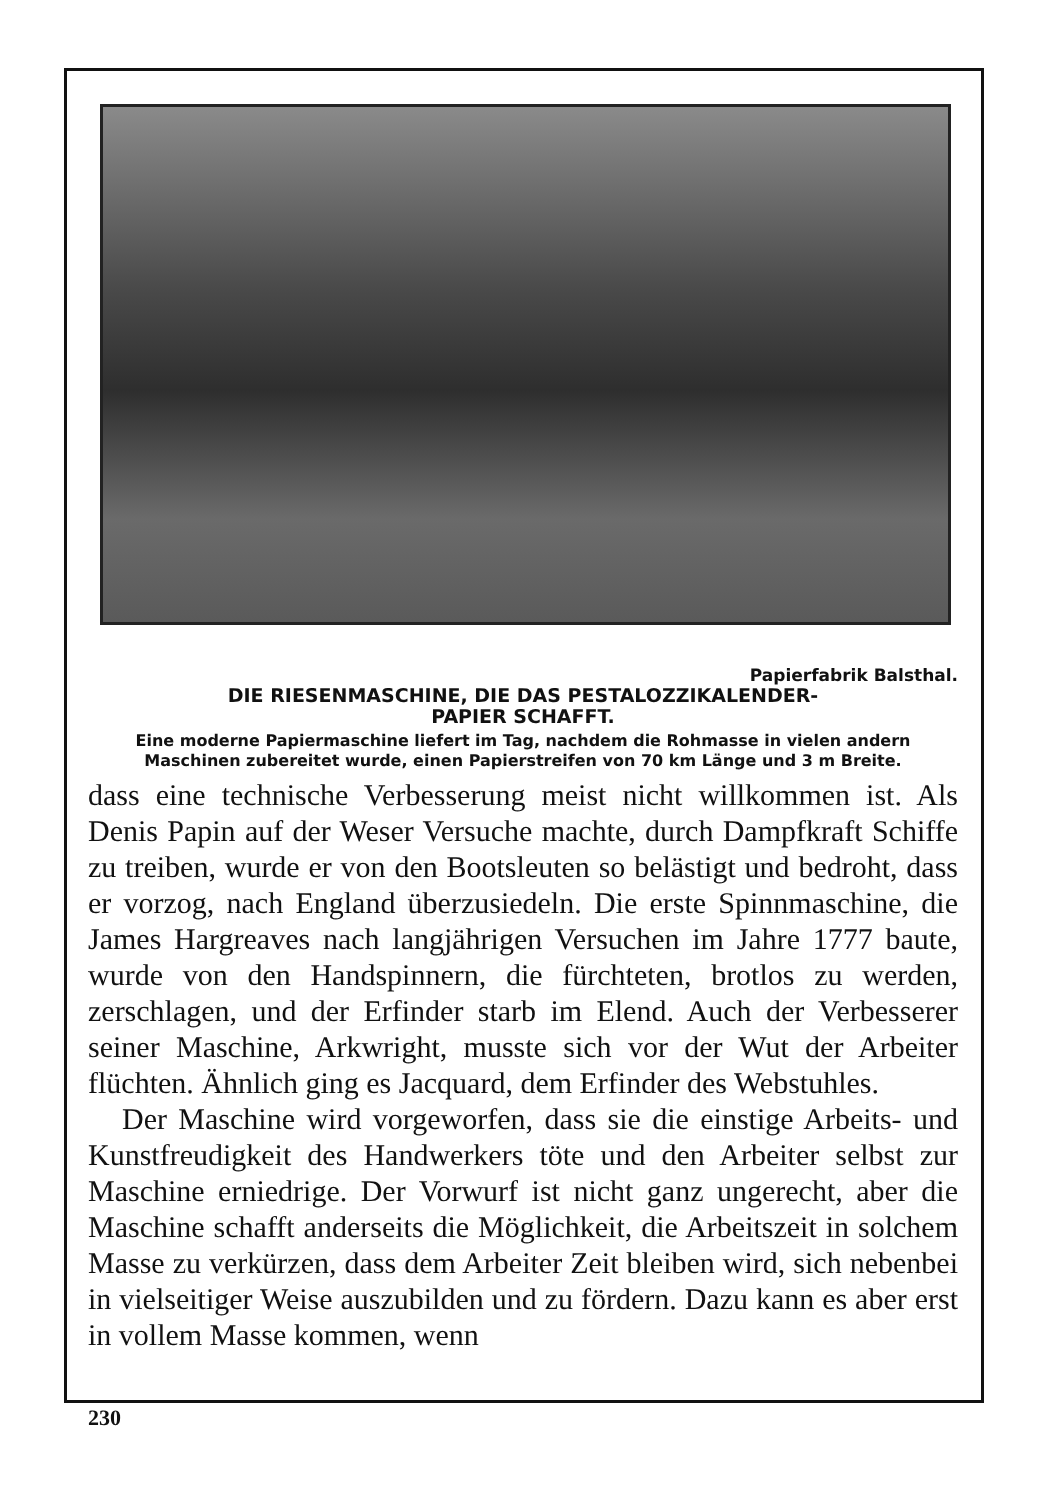Papierfabrik Balsthal.
DIE RIESENMASCHINE, DIE DAS PESTALOZZIKALENDER-
PAPIER SCHAFFT.
Eine moderne Papiermaschine liefert im Tag, nachdem die Rohmasse in vielen andern Maschinen zubereitet wurde, einen Papierstreifen von 70 km Länge und 3 m Breite.
dass eine technische Verbesserung meist nicht willkommen ist. Als Denis Papin auf der Weser Versuche machte, durch Dampfkraft Schiffe zu treiben, wurde er von den Bootsleuten so belästigt und bedroht, dass er vorzog, nach England überzusiedeln. Die erste Spinnmaschine, die James Hargreaves nach langjährigen Versuchen im Jahre 1777 baute, wurde von den Handspinnern, die fürchteten, brotlos zu werden, zerschlagen, und der Erfinder starb im Elend. Auch der Verbesserer seiner Maschine, Arkwright, musste sich vor der Wut der Arbeiter flüchten. Ähnlich ging es Jacquard, dem Erfinder des Webstuhles.
Der Maschine wird vorgeworfen, dass sie die einstige Arbeits- und Kunstfreudigkeit des Handwerkers töte und den Arbeiter selbst zur Maschine erniedrige. Der Vorwurf ist nicht ganz ungerecht, aber die Maschine schafft anderseits die Möglichkeit, die Arbeitszeit in solchem Masse zu verkürzen, dass dem Arbeiter Zeit bleiben wird, sich nebenbei in vielseitiger Weise auszubilden und zu fördern. Dazu kann es aber erst in vollem Masse kommen, wenn
230